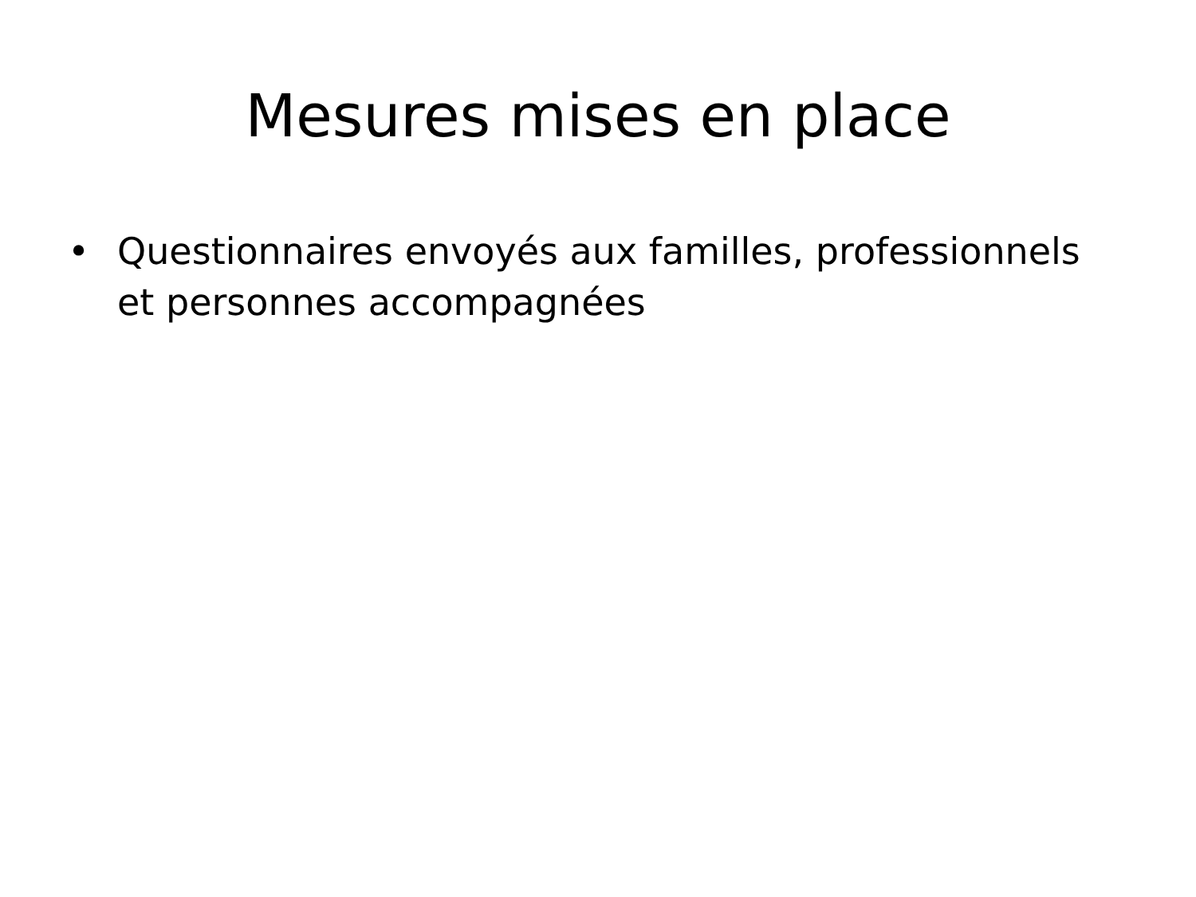Mesures mises en place
• Questionnaires envoyés aux familles, professionnels et personnes accompagnées